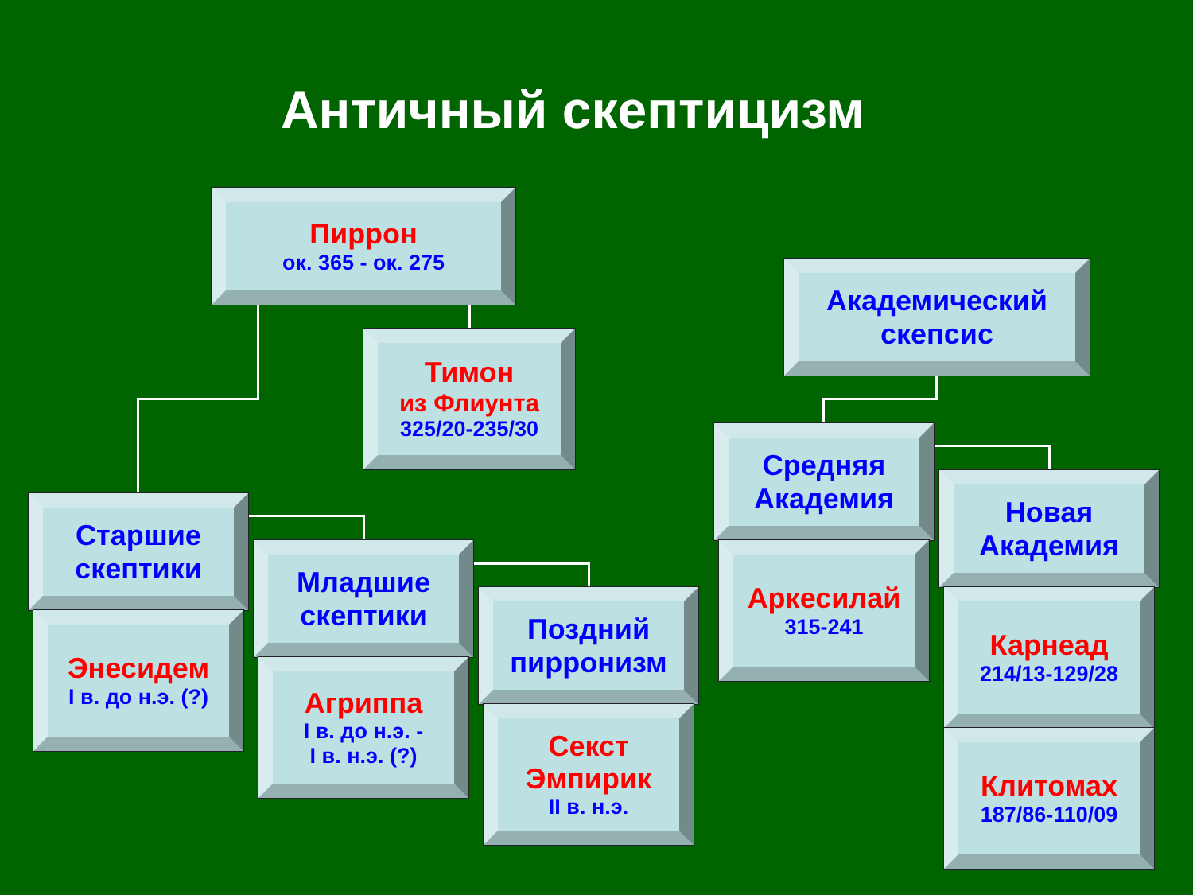Античный скептицизм
Пиррон
ок. 365 - ок. 275
Тимон
из Флиунта
325/20-235/30
Академический скепсис
Старшие скептики
Энесидем
I в. до н.э. (?)
Младшие скептики
Агриппа
I в. до н.э. -
I в. н.э. (?)
Поздний пирронизм
Секст Эмпирик
II в. н.э.
Средняя Академия
Аркесилай
315-241
Новая Академия
Карнеад
214/13-129/28
Клитомах
187/86-110/09